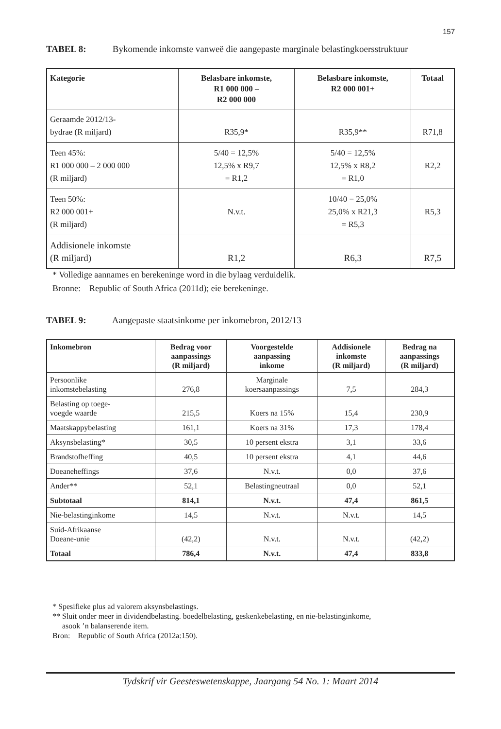157
TABEL 8: Bykomende inkomste vanweë die aangepaste marginale belastingkoersstruktuur
| Kategorie | Belasbare inkomste, R1 000 000 – R2 000 000 | Belasbare inkomste, R2 000 001+ | Totaal |
| --- | --- | --- | --- |
| Geraamde 2012/13- bydrae (R miljard) | R35,9* | R35,9** | R71,8 |
| Teen 45%: R1 000 000 – 2 000 000 (R miljard) | 5/40 = 12,5% 12,5% x R9,7 = R1,2 | 5/40 = 12,5% 12,5% x R8,2 = R1,0 | R2,2 |
| Teen 50%: R2 000 001+ (R miljard) | N.v.t. | 10/40 = 25,0% 25,0% x R21,3 = R5,3 | R5,3 |
| Addisionele inkomste (R miljard) | R1,2 | R6,3 | R7,5 |
* Volledige aannames en berekeninge word in die bylaag verduidelik.
Bronne: Republic of South Africa (2011d); eie berekeninge.
TABEL 9: Aangepaste staatsinkome per inkomebron, 2012/13
| Inkomebron | Bedrag voor aanpassings (R miljard) | Voorgestelde aanpassing inkome | Addisionele inkomste (R miljard) | Bedrag na aanpassings (R miljard) |
| --- | --- | --- | --- | --- |
| Persoonlike inkomstebelasting | 276,8 | Marginale koersaanpassings | 7,5 | 284,3 |
| Belasting op toege- voegde waarde | 215,5 | Koers na 15% | 15,4 | 230,9 |
| Maatskappybelasting | 161,1 | Koers na 31% | 17,3 | 178,4 |
| Aksynsbelasting* | 30,5 | 10 persent ekstra | 3,1 | 33,6 |
| Brandstofheffing | 40,5 | 10 persent ekstra | 4,1 | 44,6 |
| Doeaneheffings | 37,6 | N.v.t. | 0,0 | 37,6 |
| Ander** | 52,1 | Belastingneutraal | 0,0 | 52,1 |
| Subtotaal | 814,1 | N.v.t. | 47,4 | 861,5 |
| Nie-belastinginkome | 14,5 | N.v.t. | N.v.t. | 14,5 |
| Suid-Afrikaanse Doeane-unie | (42,2) | N.v.t. | N.v.t. | (42,2) |
| Totaal | 786,4 | N.v.t. | 47,4 | 833,8 |
* Spesifieke plus ad valorem aksynsbelastings.
** Sluit onder meer in dividendbelasting. boedelbelasting, geskenkebelasting, en nie-belastinginkome,
asook ’n balanserende item.
Bron: Republic of South Africa (2012a:150).
Tydskrif vir Geesteswetenskappe, Jaargang 54 No. 1: Maart 2014